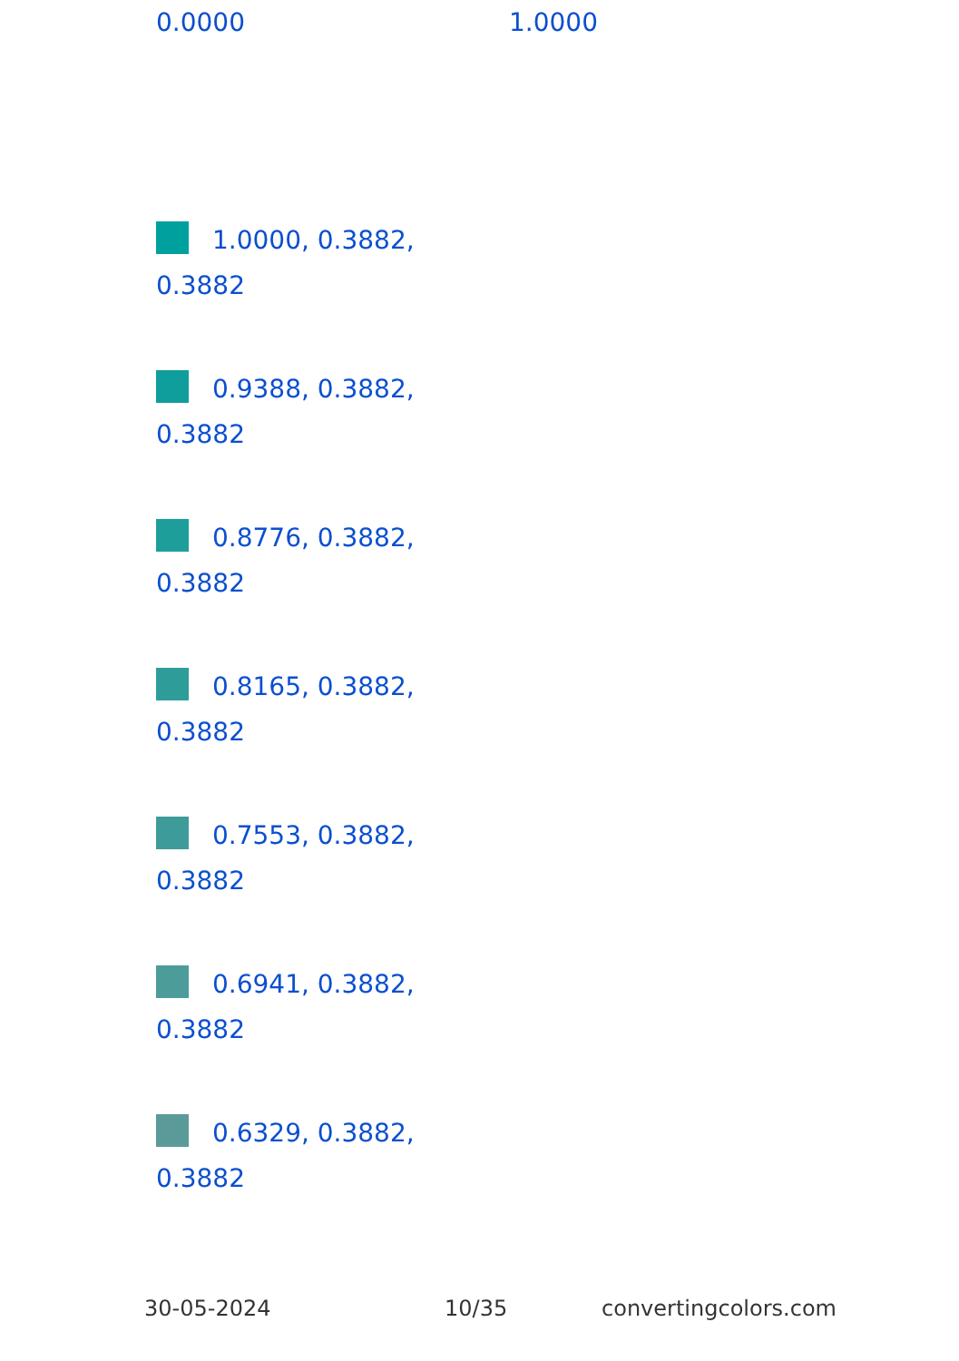0.0000 1.0000
1.0000, 0.3882, 0.3882
0.9388, 0.3882, 0.3882
0.8776, 0.3882, 0.3882
0.8165, 0.3882, 0.3882
0.7553, 0.3882, 0.3882
0.6941, 0.3882, 0.3882
0.6329, 0.3882, 0.3882
30-05-2024 10/35 convertingcolors.com